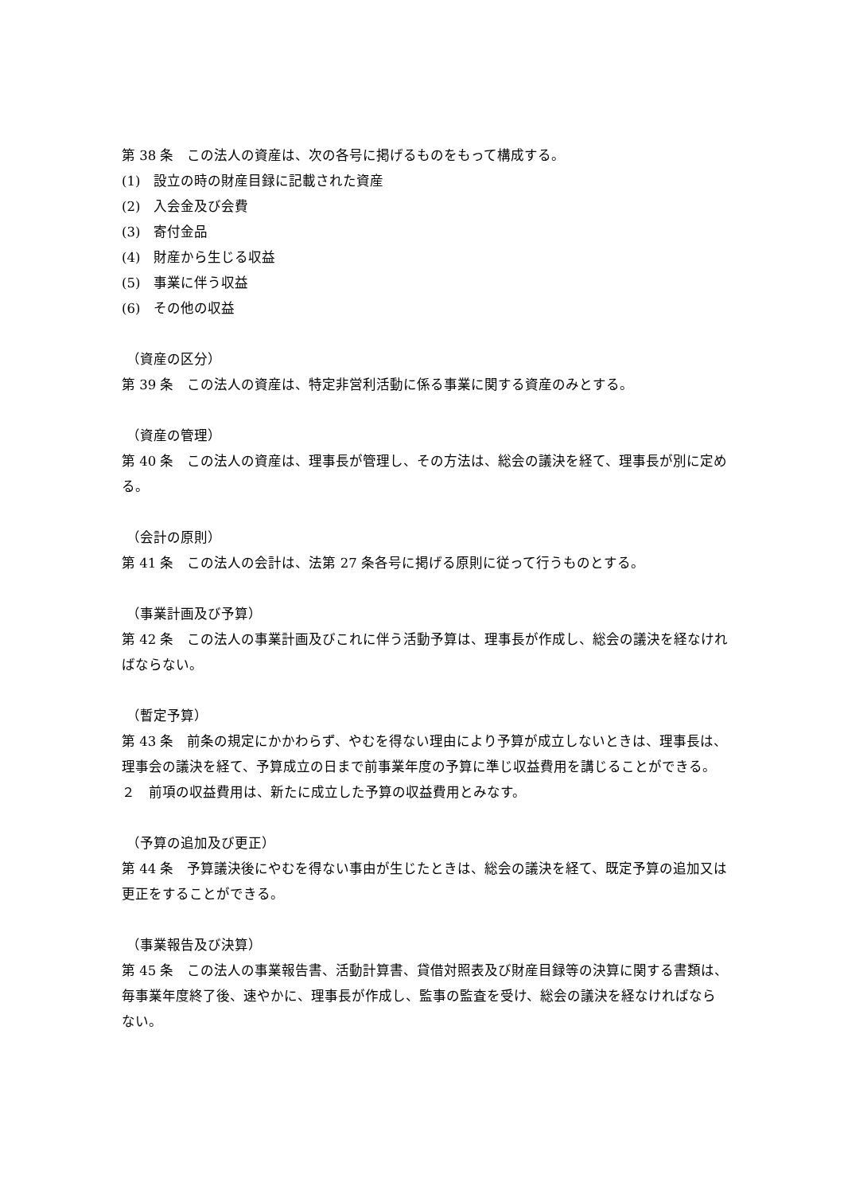第 38 条　この法人の資産は、次の各号に掲げるものをもって構成する。
(1)　設立の時の財産目録に記載された資産
(2)　入会金及び会費
(3)　寄付金品
(4)　財産から生じる収益
(5)　事業に伴う収益
(6)　その他の収益
（資産の区分）
第 39 条　この法人の資産は、特定非営利活動に係る事業に関する資産のみとする。
（資産の管理）
第 40 条　この法人の資産は、理事長が管理し、その方法は、総会の議決を経て、理事長が別に定める。
（会計の原則）
第 41 条　この法人の会計は、法第 27 条各号に掲げる原則に従って行うものとする。
（事業計画及び予算）
第 42 条　この法人の事業計画及びこれに伴う活動予算は、理事長が作成し、総会の議決を経なければならない。
（暫定予算）
第 43 条　前条の規定にかかわらず、やむを得ない理由により予算が成立しないときは、理事長は、理事会の議決を経て、予算成立の日まで前事業年度の予算に準じ収益費用を講じることができる。
２　前項の収益費用は、新たに成立した予算の収益費用とみなす。
（予算の追加及び更正）
第 44 条　予算議決後にやむを得ない事由が生じたときは、総会の議決を経て、既定予算の追加又は更正をすることができる。
（事業報告及び決算）
第 45 条　この法人の事業報告書、活動計算書、貸借対照表及び財産目録等の決算に関する書類は、毎事業年度終了後、速やかに、理事長が作成し、監事の監査を受け、総会の議決を経なければならない。